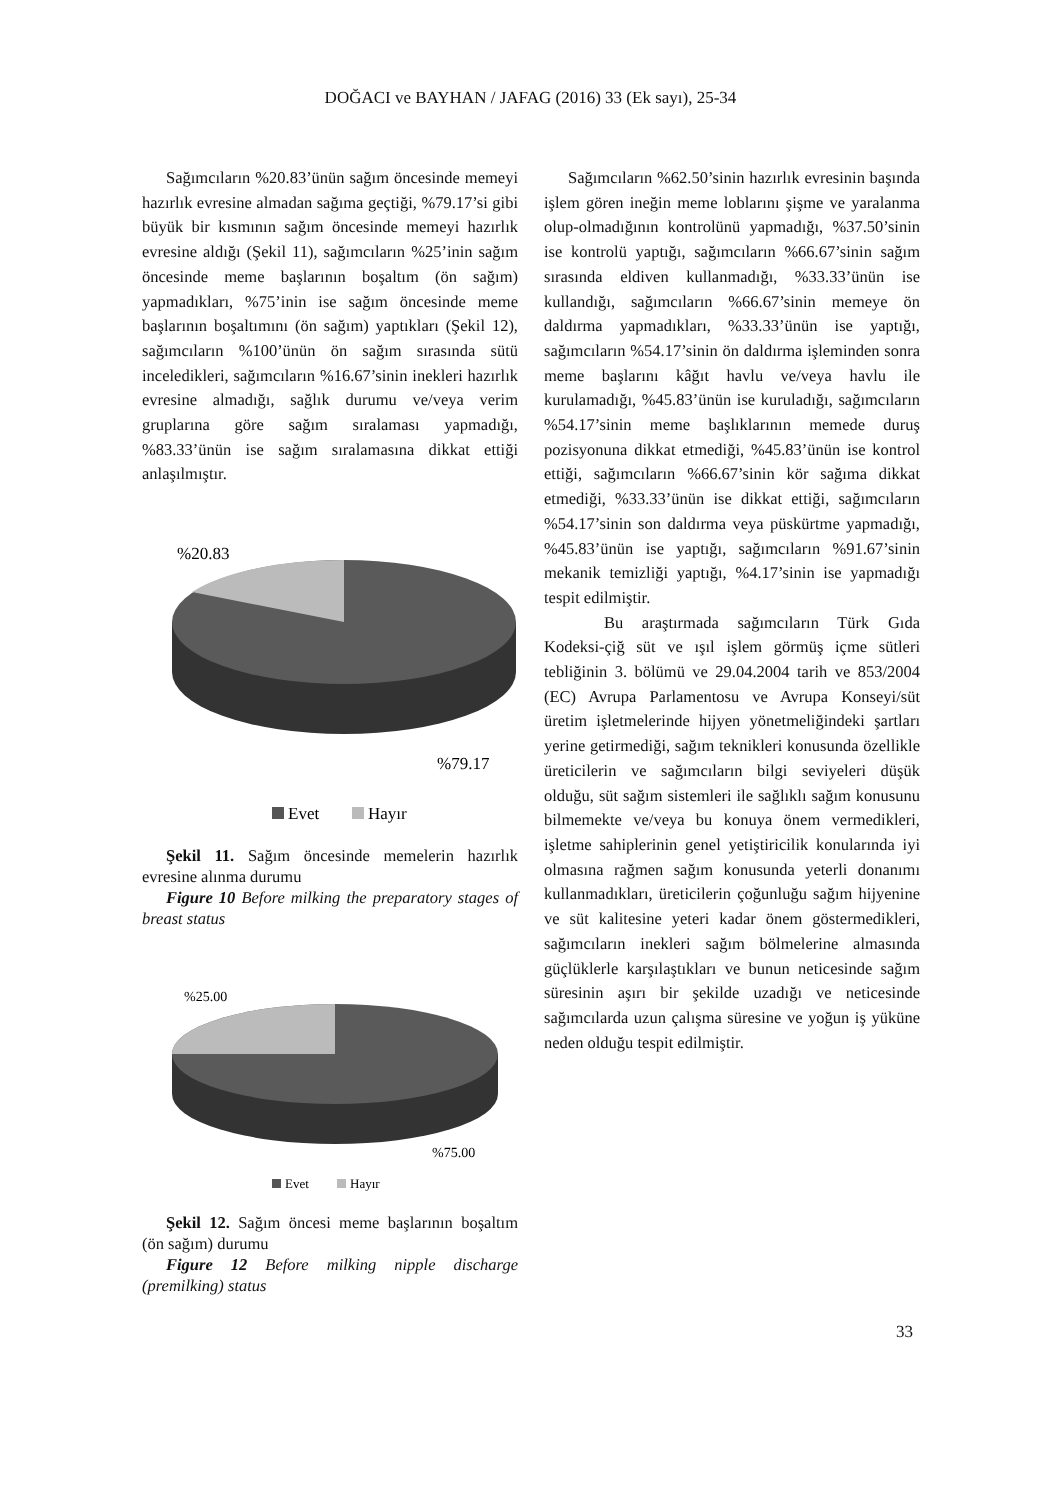DOĞACI ve BAYHAN / JAFAG (2016) 33 (Ek sayı), 25-34
Sağımcıların %20.83’ünün sağım öncesinde memeyi hazırlık evresine almadan sağıma geçtiği, %79.17’si gibi büyük bir kısmının sağım öncesinde memeyi hazırlık evresine aldığı (Şekil 11), sağımcıların %25’inin sağım öncesinde meme başlarının boşaltım (ön sağım) yapmadıkları, %75’inin ise sağım öncesinde meme başlarının boşaltımını (ön sağım) yaptıkları (Şekil 12), sağımcıların %100’ünün ön sağım sırasında sütü inceledikleri, sağımcıların %16.67’sinin inekleri hazırlık evresine almadığı, sağlık durumu ve/veya verim gruplarına göre sağım sıralaması yapmadığı, %83.33’ünün ise sağım sıralamasına dikkat ettiği anlaşılmıştır.
%20.83
%79.17
Evet
Hayır
Şekil 11. Sağım öncesinde memelerin hazırlık evresine alınma durumu
Figure 10 Before milking the preparatory stages of breast status
%25.00
%75.00
Evet
Hayır
Şekil 12. Sağım öncesi meme başlarının boşaltım (ön sağım) durumu
Figure 12 Before milking nipple discharge (premilking) status
Sağımcıların %62.50’sinin hazırlık evresinin başında işlem gören ineğin meme loblarını şişme ve yaralanma olup-olmadığının kontrolünü yapmadığı, %37.50’sinin ise kontrolü yaptığı, sağımcıların %66.67’sinin sağım sırasında eldiven kullanmadığı, %33.33’ünün ise kullandığı, sağımcıların %66.67’sinin memeye ön daldırma yapmadıkları, %33.33’ünün ise yaptığı, sağımcıların %54.17’sinin ön daldırma işleminden sonra meme başlarını kâğıt havlu ve/veya havlu ile kurulamadığı, %45.83’ünün ise kuruladığı, sağımcıların %54.17’sinin meme başlıklarının memede duruş pozisyonuna dikkat etmediği, %45.83’ünün ise kontrol ettiği, sağımcıların %66.67’sinin kör sağıma dikkat etmediği, %33.33’ünün ise dikkat ettiği, sağımcıların %54.17’sinin son daldırma veya püskürtme yapmadığı, %45.83’ünün ise yaptığı, sağımcıların %91.67’sinin mekanik temizliği yaptığı, %4.17’sinin ise yapmadığı tespit edilmiştir.
Bu araştırmada sağımcıların Türk Gıda Kodeksi-çiğ süt ve ışıl işlem görmüş içme sütleri tebliğinin 3. bölümü ve 29.04.2004 tarih ve 853/2004 (EC) Avrupa Parlamentosu ve Avrupa Konseyi/süt üretim işletmelerinde hijyen yönetmeliğindeki şartları yerine getirmediği, sağım teknikleri konusunda özellikle üreticilerin ve sağımcıların bilgi seviyeleri düşük olduğu, süt sağım sistemleri ile sağlıklı sağım konusunu bilmemekte ve/veya bu konuya önem vermedikleri, işletme sahiplerinin genel yetiştiricilik konularında iyi olmasına rağmen sağım konusunda yeterli donanımı kullanmadıkları, üreticilerin çoğunluğu sağım hijyenine ve süt kalitesine yeteri kadar önem göstermedikleri, sağımcıların inekleri sağım bölmelerine almasında güçlüklerle karşılaştıkları ve bunun neticesinde sağım süresinin aşırı bir şekilde uzadığı ve neticesinde sağımcılarda uzun çalışma süresine ve yoğun iş yüküne neden olduğu tespit edilmiştir.
33